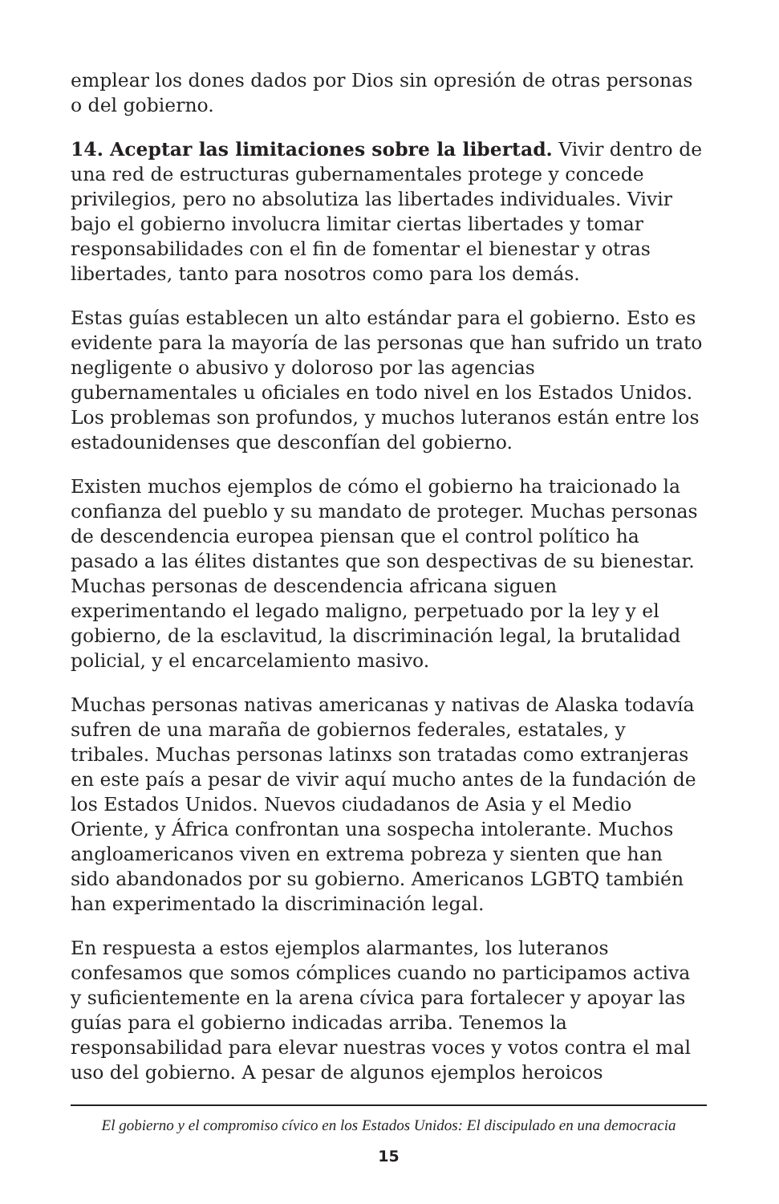emplear los dones dados por Dios sin opresión de otras personas o del gobierno.
14. Aceptar las limitaciones sobre la libertad. Vivir dentro de una red de estructuras gubernamentales protege y concede privilegios, pero no absolutiza las libertades individuales. Vivir bajo el gobierno involucra limitar ciertas libertades y tomar responsabilidades con el fin de fomentar el bienestar y otras libertades, tanto para nosotros como para los demás.
Estas guías establecen un alto estándar para el gobierno. Esto es evidente para la mayoría de las personas que han sufrido un trato negligente o abusivo y doloroso por las agencias gubernamentales u oficiales en todo nivel en los Estados Unidos. Los problemas son profundos, y muchos luteranos están entre los estadounidenses que desconfían del gobierno.
Existen muchos ejemplos de cómo el gobierno ha traicionado la confianza del pueblo y su mandato de proteger. Muchas personas de descendencia europea piensan que el control político ha pasado a las élites distantes que son despectivas de su bienestar. Muchas personas de descendencia africana siguen experimentando el legado maligno, perpetuado por la ley y el gobierno, de la esclavitud, la discriminación legal, la brutalidad policial, y el encarcelamiento masivo.
Muchas personas nativas americanas y nativas de Alaska todavía sufren de una maraña de gobiernos federales, estatales, y tribales. Muchas personas latinxs son tratadas como extranjeras en este país a pesar de vivir aquí mucho antes de la fundación de los Estados Unidos. Nuevos ciudadanos de Asia y el Medio Oriente, y África confrontan una sospecha intolerante. Muchos angloamericanos viven en extrema pobreza y sienten que han sido abandonados por su gobierno. Americanos LGBTQ también han experimentado la discriminación legal.
En respuesta a estos ejemplos alarmantes, los luteranos confesamos que somos cómplices cuando no participamos activa y suficientemente en la arena cívica para fortalecer y apoyar las guías para el gobierno indicadas arriba. Tenemos la responsabilidad para elevar nuestras voces y votos contra el mal uso del gobierno. A pesar de algunos ejemplos heroicos
El gobierno y el compromiso cívico en los Estados Unidos: El discipulado en una democracia
15